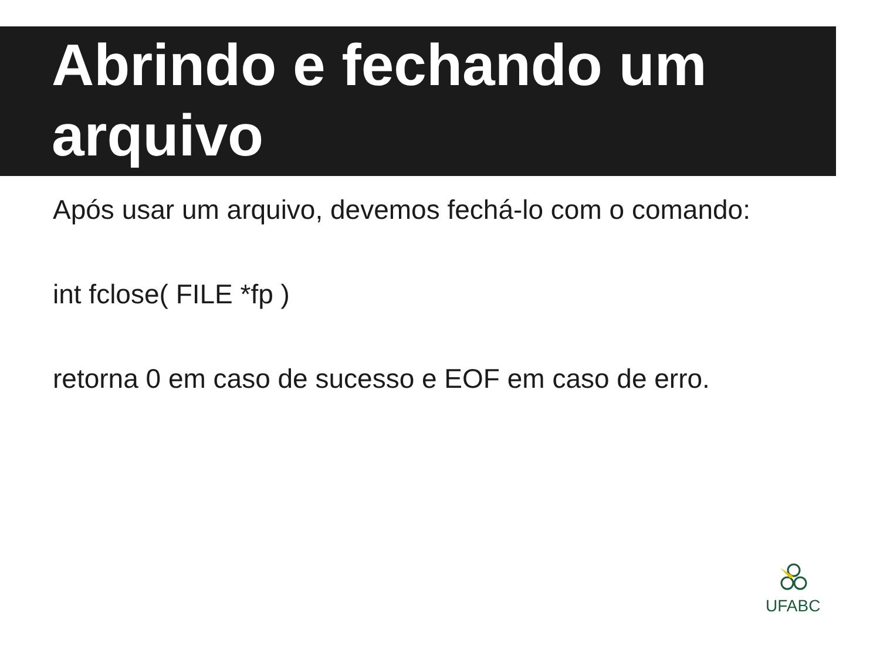Abrindo e fechando um arquivo
Após usar um arquivo, devemos fechá-lo com o comando:
int fclose( FILE *fp )
retorna 0 em caso de sucesso e EOF em caso de erro.
UFABC